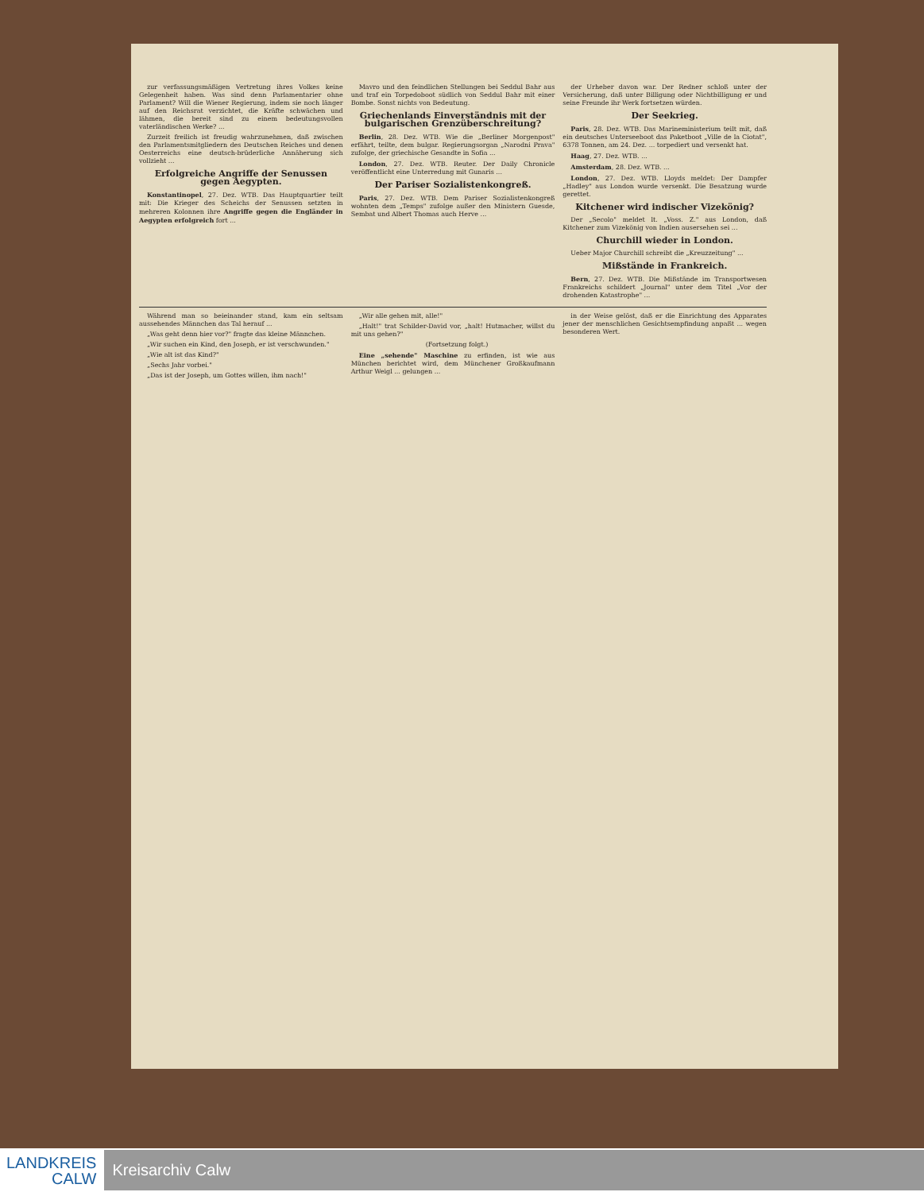zur verfassungsmäßigen Vertretung ihres Volkes keine Gelegenheit haben. Was sind denn Parlamentarier ohne Parlament? Will die Wiener Regierung, indem sie noch länger auf den Reichsrat verzichtet, die Kräfte schwächen und lähmen, die bereit sind zu einem bedeutungsvollen vaterländischen Werke? ...
Zurzeit freilich ist freudig wahrzunehmen, daß zwischen den Parlamentsmitgliedern des Deutschen Reiches und denen Oesterreichs eine deutsch-brüderliche Annäherung sich vollzieht ...
Erfolgreiche Angriffe der Senussen gegen Aegypten.
Konstantinopel, 27. Dez. WTB. Das Hauptquartier teilt mit: Die Krieger des Scheichs der Senussen setzten in mehreren Kolonnen ihre Angriffe gegen die Engländer in Aegypten erfolgreich fort ...
Mavro und den feindlichen Stellungen bei Seddul Bahr aus und traf ein Torpedoboot südlich von Seddul Bahr mit einer Bombe. Sonst nichts von Bedeutung.
Griechenlands Einverständnis mit der bulgarischen Grenzüberschreitung?
Berlin, 28. Dez. WTB. Wie die „Berliner Morgenpost" erfährt, teilte, dem bulgar. Regierungsorgan „Narodni Prava" zufolge, der griechische Gesandte in Sofia ...
London, 27. Dez. WTB. Reuter. Der Daily Chronicle veröffentlicht eine Unterredung mit Gunaris ...
Der Pariser Sozialistenkongreß.
Paris, 27. Dez. WTB. Dem Pariser Sozialistenkongreß wohnten dem „Temps" zufolge außer den Ministern Guesde, Sembat und Albert Thomas auch Herve ...
der Urheber davon war. Der Redner schloß unter der Versicherung, daß unter Billigung oder Nichtbilligung er und seine Freunde ihr Werk fortsetzen würden.
Der Seekrieg.
Paris, 28. Dez. WTB. Das Marineministerium teilt mit, daß ein deutsches Unterseeboot das Paketboot „Ville de la Ciotat", 6378 Tonnen, am 24. Dez. ... torpediert und versenkt hat.
Haag, 27. Dez. WTB. ...
Amsterdam, 28. Dez. WTB. ...
London, 27. Dez. WTB. Lloyds meldet: Der Dampfer „Hadley" aus London wurde versenkt. Die Besatzung wurde gerettet.
Kitchener wird indischer Vizekönig?
Der „Secolo" meldet lt. „Voss. Z." aus London, daß Kitchener zum Vizekönig von Indien ausersehen sei ...
Churchill wieder in London.
Ueber Major Churchill schreibt die „Kreuzzeitung" ...
Mißstände in Frankreich.
Bern, 27. Dez. WTB. Die Mißstände im Transportwesen Frankreichs schildert „Journal" unter dem Titel „Vor der drohenden Katastrophe" ...
Während man so beieinander stand, kam ein seltsam aussehendes Männchen das Tal herauf ...
„Was geht denn hier vor?" fragte das kleine Männchen.
„Wir suchen ein Kind, den Joseph, er ist verschwunden."
„Wie alt ist das Kind?"
„Sechs Jahr vorbei."
„Das ist der Joseph, um Gottes willen, ihm nach!"
„Wir alle gehen mit, alle!"
„Halt!" trat Schilder-David vor, „halt! Hutmacher, willst du mit uns gehen?"
(Fortsetzung folgt.)
Eine „sehende" Maschine zu erfinden, ist wie aus München berichtet wird, dem Münchener Großkaufmann Arthur Weigl ... gelungen ...
in der Weise gelöst, daß er die Einrichtung des Apparates jener der menschlichen Gesichtsempfindung anpaßt ... wegen besonderen Wert.
LANDKREIS
CALW
Kreisarchiv Calw